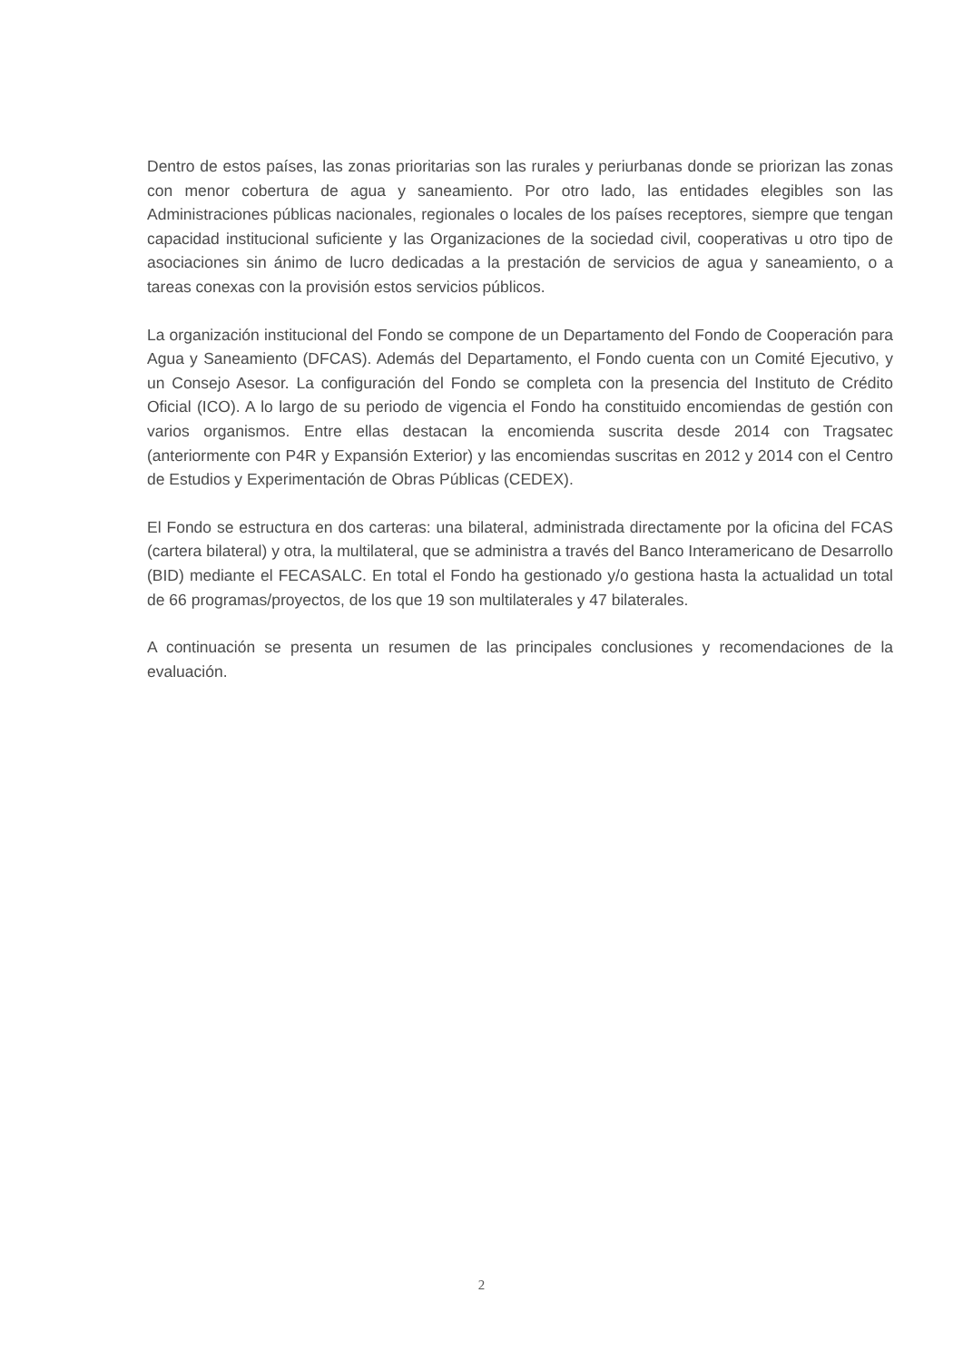Dentro de estos países, las zonas prioritarias son las rurales y periurbanas donde se priorizan las zonas con menor cobertura de agua y saneamiento. Por otro lado, las entidades elegibles son las Administraciones públicas nacionales, regionales o locales de los países receptores, siempre que tengan capacidad institucional suficiente y las Organizaciones de la sociedad civil, cooperativas u otro tipo de asociaciones sin ánimo de lucro dedicadas a la prestación de servicios de agua y saneamiento, o a tareas conexas con la provisión estos servicios públicos.
La organización institucional del Fondo se compone de un Departamento del Fondo de Cooperación para Agua y Saneamiento (DFCAS). Además del Departamento, el Fondo cuenta con un Comité Ejecutivo, y un Consejo Asesor. La configuración del Fondo se completa con la presencia del Instituto de Crédito Oficial (ICO). A lo largo de su periodo de vigencia el Fondo ha constituido encomiendas de gestión con varios organismos. Entre ellas destacan la encomienda suscrita desde 2014 con Tragsatec (anteriormente con P4R y Expansión Exterior) y las encomiendas suscritas en 2012 y 2014 con el Centro de Estudios y Experimentación de Obras Públicas (CEDEX).
El Fondo se estructura en dos carteras: una bilateral, administrada directamente por la oficina del FCAS (cartera bilateral) y otra, la multilateral, que se administra a través del Banco Interamericano de Desarrollo (BID) mediante el FECASALC. En total el Fondo ha gestionado y/o gestiona hasta la actualidad un total de 66 programas/proyectos, de los que 19 son multilaterales y 47 bilaterales.
A continuación se presenta un resumen de las principales conclusiones y recomendaciones de la evaluación.
2